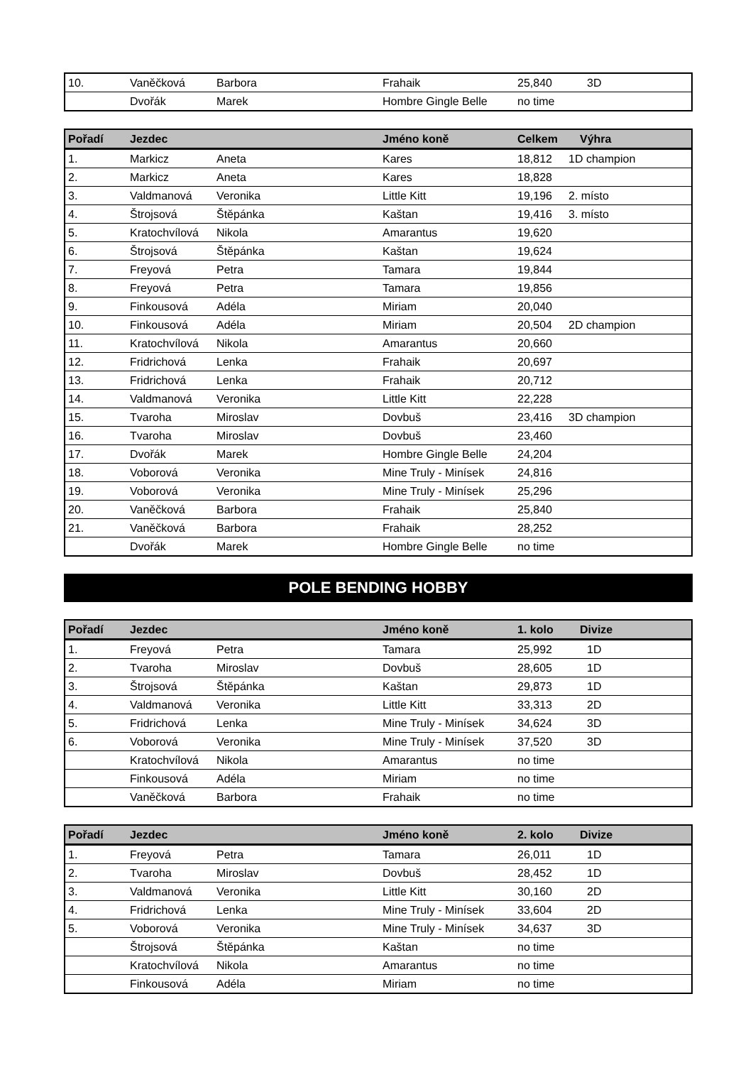| 10. | Vaněčková | Barbora | Frahaik | 25,840 | 3D |
| | Dvořák | Marek | Hombre Gingle Belle | no time | |
| Pořadí | Jezdec | | Jméno koně | Celkem | Výhra |
| --- | --- | --- | --- | --- | --- |
| 1. | Markicz | Aneta | Kares | 18,812 | 1D champion |
| 2. | Markicz | Aneta | Kares | 18,828 | |
| 3. | Valdmanová | Veronika | Little Kitt | 19,196 | 2. místo |
| 4. | Štrojsová | Štěpánka | Kaštan | 19,416 | 3. místo |
| 5. | Kratochvílová | Nikola | Amarantus | 19,620 | |
| 6. | Štrojsová | Štěpánka | Kaštan | 19,624 | |
| 7. | Freyová | Petra | Tamara | 19,844 | |
| 8. | Freyová | Petra | Tamara | 19,856 | |
| 9. | Finkousová | Adéla | Miriam | 20,040 | |
| 10. | Finkousová | Adéla | Miriam | 20,504 | 2D champion |
| 11. | Kratochvílová | Nikola | Amarantus | 20,660 | |
| 12. | Fridrichová | Lenka | Frahaik | 20,697 | |
| 13. | Fridrichová | Lenka | Frahaik | 20,712 | |
| 14. | Valdmanová | Veronika | Little Kitt | 22,228 | |
| 15. | Tvaroha | Miroslav | Dovbuš | 23,416 | 3D champion |
| 16. | Tvaroha | Miroslav | Dovbuš | 23,460 | |
| 17. | Dvořák | Marek | Hombre Gingle Belle | 24,204 | |
| 18. | Voborová | Veronika | Mine Truly - Minísek | 24,816 | |
| 19. | Voborová | Veronika | Mine Truly - Minísek | 25,296 | |
| 20. | Vaněčková | Barbora | Frahaik | 25,840 | |
| 21. | Vaněčková | Barbora | Frahaik | 28,252 | |
| | Dvořák | Marek | Hombre Gingle Belle | no time | |
POLE BENDING HOBBY
| Pořadí | Jezdec | | Jméno koně | 1. kolo | Divize |
| --- | --- | --- | --- | --- | --- |
| 1. | Freyová | Petra | Tamara | 25,992 | 1D |
| 2. | Tvaroha | Miroslav | Dovbuš | 28,605 | 1D |
| 3. | Štrojsová | Štěpánka | Kaštan | 29,873 | 1D |
| 4. | Valdmanová | Veronika | Little Kitt | 33,313 | 2D |
| 5. | Fridrichová | Lenka | Mine Truly - Minísek | 34,624 | 3D |
| 6. | Voborová | Veronika | Mine Truly - Minísek | 37,520 | 3D |
| | Kratochvílová | Nikola | Amarantus | no time | |
| | Finkousová | Adéla | Miriam | no time | |
| | Vaněčková | Barbora | Frahaik | no time | |
| Pořadí | Jezdec | | Jméno koně | 2. kolo | Divize |
| --- | --- | --- | --- | --- | --- |
| 1. | Freyová | Petra | Tamara | 26,011 | 1D |
| 2. | Tvaroha | Miroslav | Dovbuš | 28,452 | 1D |
| 3. | Valdmanová | Veronika | Little Kitt | 30,160 | 2D |
| 4. | Fridrichová | Lenka | Mine Truly - Minísek | 33,604 | 2D |
| 5. | Voborová | Veronika | Mine Truly - Minísek | 34,637 | 3D |
| | Štrojsová | Štěpánka | Kaštan | no time | |
| | Kratochvílová | Nikola | Amarantus | no time | |
| | Finkousová | Adéla | Miriam | no time | |